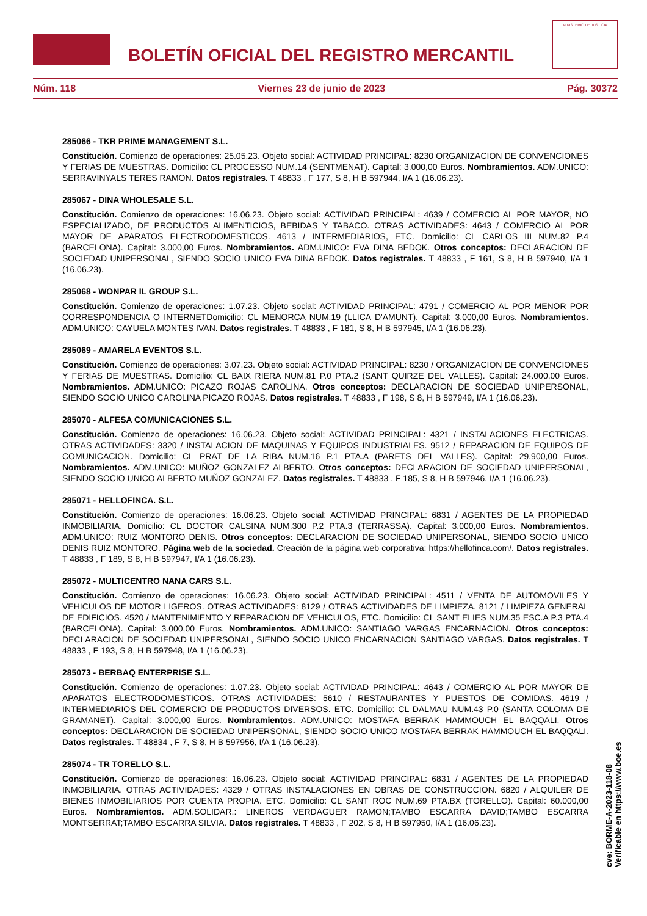BOLETÍN OFICIAL DEL REGISTRO MERCANTIL
MINISTERIO DE JUSTICIA
Núm. 118 Viernes 23 de junio de 2023 Pág. 30372
285066 - TKR PRIME MANAGEMENT S.L.
Constitución. Comienzo de operaciones: 25.05.23. Objeto social: ACTIVIDAD PRINCIPAL: 8230 ORGANIZACION DE CONVENCIONES Y FERIAS DE MUESTRAS. Domicilio: CL PROCESSO NUM.14 (SENTMENAT). Capital: 3.000,00 Euros. Nombramientos. ADM.UNICO: SERRAVINYALS TERES RAMON. Datos registrales. T 48833 , F 177, S 8, H B 597944, I/A 1 (16.06.23).
285067 - DINA WHOLESALE S.L.
Constitución. Comienzo de operaciones: 16.06.23. Objeto social: ACTIVIDAD PRINCIPAL: 4639 / COMERCIO AL POR MAYOR, NO ESPECIALIZADO, DE PRODUCTOS ALIMENTICIOS, BEBIDAS Y TABACO. OTRAS ACTIVIDADES: 4643 / COMERCIO AL POR MAYOR DE APARATOS ELECTRODOMESTICOS. 4613 / INTERMEDIARIOS, ETC. Domicilio: CL CARLOS III NUM.82 P.4 (BARCELONA). Capital: 3.000,00 Euros. Nombramientos. ADM.UNICO: EVA DINA BEDOK. Otros conceptos: DECLARACION DE SOCIEDAD UNIPERSONAL, SIENDO SOCIO UNICO EVA DINA BEDOK. Datos registrales. T 48833 , F 161, S 8, H B 597940, I/A 1 (16.06.23).
285068 - WONPAR IL GROUP S.L.
Constitución. Comienzo de operaciones: 1.07.23. Objeto social: ACTIVIDAD PRINCIPAL: 4791 / COMERCIO AL POR MENOR POR CORRESPONDENCIA O INTERNETDomicilio: CL MENORCA NUM.19 (LLICA D'AMUNT). Capital: 3.000,00 Euros. Nombramientos. ADM.UNICO: CAYUELA MONTES IVAN. Datos registrales. T 48833 , F 181, S 8, H B 597945, I/A 1 (16.06.23).
285069 - AMARELA EVENTOS S.L.
Constitución. Comienzo de operaciones: 3.07.23. Objeto social: ACTIVIDAD PRINCIPAL: 8230 / ORGANIZACION DE CONVENCIONES Y FERIAS DE MUESTRAS. Domicilio: CL BAIX RIERA NUM.81 P.0 PTA.2 (SANT QUIRZE DEL VALLES). Capital: 24.000,00 Euros. Nombramientos. ADM.UNICO: PICAZO ROJAS CAROLINA. Otros conceptos: DECLARACION DE SOCIEDAD UNIPERSONAL, SIENDO SOCIO UNICO CAROLINA PICAZO ROJAS. Datos registrales. T 48833 , F 198, S 8, H B 597949, I/A 1 (16.06.23).
285070 - ALFESA COMUNICACIONES S.L.
Constitución. Comienzo de operaciones: 16.06.23. Objeto social: ACTIVIDAD PRINCIPAL: 4321 / INSTALACIONES ELECTRICAS. OTRAS ACTIVIDADES: 3320 / INSTALACION DE MAQUINAS Y EQUIPOS INDUSTRIALES. 9512 / REPARACION DE EQUIPOS DE COMUNICACION. Domicilio: CL PRAT DE LA RIBA NUM.16 P.1 PTA.A (PARETS DEL VALLES). Capital: 29.900,00 Euros. Nombramientos. ADM.UNICO: MUÑOZ GONZALEZ ALBERTO. Otros conceptos: DECLARACION DE SOCIEDAD UNIPERSONAL, SIENDO SOCIO UNICO ALBERTO MUÑOZ GONZALEZ. Datos registrales. T 48833 , F 185, S 8, H B 597946, I/A 1 (16.06.23).
285071 - HELLOFINCA. S.L.
Constitución. Comienzo de operaciones: 16.06.23. Objeto social: ACTIVIDAD PRINCIPAL: 6831 / AGENTES DE LA PROPIEDAD INMOBILIARIA. Domicilio: CL DOCTOR CALSINA NUM.300 P.2 PTA.3 (TERRASSA). Capital: 3.000,00 Euros. Nombramientos. ADM.UNICO: RUIZ MONTORO DENIS. Otros conceptos: DECLARACION DE SOCIEDAD UNIPERSONAL, SIENDO SOCIO UNICO DENIS RUIZ MONTORO. Página web de la sociedad. Creación de la página web corporativa: https://hellofinca.com/. Datos registrales. T 48833 , F 189, S 8, H B 597947, I/A 1 (16.06.23).
285072 - MULTICENTRO NANA CARS S.L.
Constitución. Comienzo de operaciones: 16.06.23. Objeto social: ACTIVIDAD PRINCIPAL: 4511 / VENTA DE AUTOMOVILES Y VEHICULOS DE MOTOR LIGEROS. OTRAS ACTIVIDADES: 8129 / OTRAS ACTIVIDADES DE LIMPIEZA. 8121 / LIMPIEZA GENERAL DE EDIFICIOS. 4520 / MANTENIMIENTO Y REPARACION DE VEHICULOS, ETC. Domicilio: CL SANT ELIES NUM.35 ESC.A P.3 PTA.4 (BARCELONA). Capital: 3.000,00 Euros. Nombramientos. ADM.UNICO: SANTIAGO VARGAS ENCARNACION. Otros conceptos: DECLARACION DE SOCIEDAD UNIPERSONAL, SIENDO SOCIO UNICO ENCARNACION SANTIAGO VARGAS. Datos registrales. T 48833 , F 193, S 8, H B 597948, I/A 1 (16.06.23).
285073 - BERBAQ ENTERPRISE S.L.
Constitución. Comienzo de operaciones: 1.07.23. Objeto social: ACTIVIDAD PRINCIPAL: 4643 / COMERCIO AL POR MAYOR DE APARATOS ELECTRODOMESTICOS. OTRAS ACTIVIDADES: 5610 / RESTAURANTES Y PUESTOS DE COMIDAS. 4619 / INTERMEDIARIOS DEL COMERCIO DE PRODUCTOS DIVERSOS. ETC. Domicilio: CL DALMAU NUM.43 P.0 (SANTA COLOMA DE GRAMANET). Capital: 3.000,00 Euros. Nombramientos. ADM.UNICO: MOSTAFA BERRAK HAMMOUCH EL BAQQALI. Otros conceptos: DECLARACION DE SOCIEDAD UNIPERSONAL, SIENDO SOCIO UNICO MOSTAFA BERRAK HAMMOUCH EL BAQQALI. Datos registrales. T 48834 , F 7, S 8, H B 597956, I/A 1 (16.06.23).
285074 - TR TORELLO S.L.
Constitución. Comienzo de operaciones: 16.06.23. Objeto social: ACTIVIDAD PRINCIPAL: 6831 / AGENTES DE LA PROPIEDAD INMOBILIARIA. OTRAS ACTIVIDADES: 4329 / OTRAS INSTALACIONES EN OBRAS DE CONSTRUCCION. 6820 / ALQUILER DE BIENES INMOBILIARIOS POR CUENTA PROPIA. ETC. Domicilio: CL SANT ROC NUM.69 PTA.BX (TORELLO). Capital: 60.000,00 Euros. Nombramientos. ADM.SOLIDAR.: LINEROS VERDAGUER RAMON;TAMBO ESCARRA DAVID;TAMBO ESCARRA MONTSERRAT;TAMBO ESCARRA SILVIA. Datos registrales. T 48833 , F 202, S 8, H B 597950, I/A 1 (16.06.23).
cve: BORME-A-2023-118-08
Verificable en https://www.boe.es